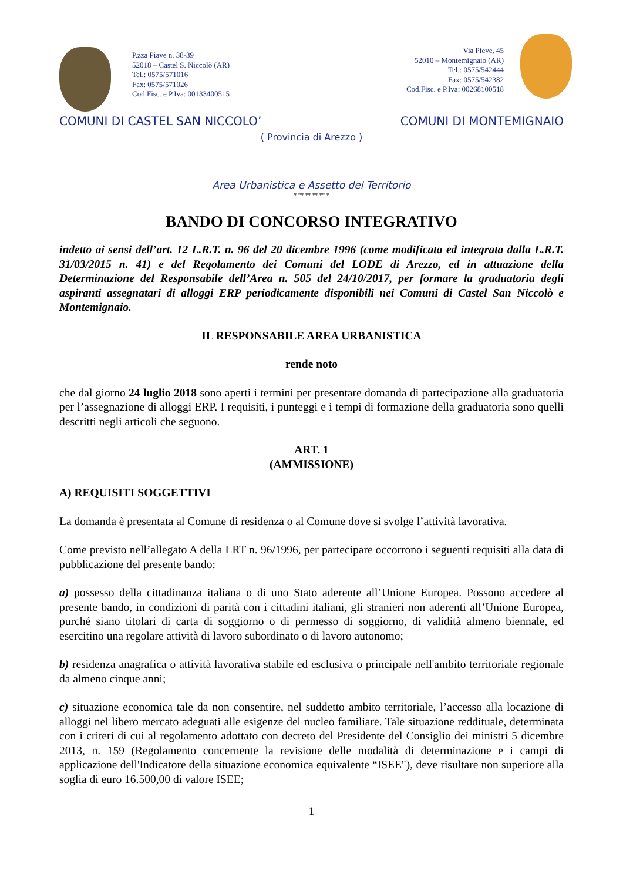P.zza Piave n. 38-39
52018 – Castel S. Niccolò (AR)
Tel.: 0575/571016
Fax: 0575/571026
Cod.Fisc. e P.Iva: 00133400515
Via Pieve, 45
52010 – Montemignaio (AR)
Tel.: 0575/542444
Fax: 0575/542382
Cod.Fisc. e P.Iva: 00268100518
COMUNI DI CASTEL SAN NICCOLO’ COMUNI DI MONTEMIGNAIO
( Provincia di Arezzo )
Area Urbanistica e Assetto del Territorio
**********
BANDO DI CONCORSO INTEGRATIVO
indetto ai sensi dell’art. 12 L.R.T. n. 96 del 20 dicembre 1996 (come modificata ed integrata dalla L.R.T. 31/03/2015 n. 41) e del Regolamento dei Comuni del LODE di Arezzo, ed in attuazione della Determinazione del Responsabile dell’Area n. 505 del 24/10/2017, per formare la graduatoria degli aspiranti assegnatari di alloggi ERP periodicamente disponibili nei Comuni di Castel San Niccolò e Montemignaio.
IL RESPONSABILE AREA URBANISTICA
rende noto
che dal giorno 24 luglio 2018 sono aperti i termini per presentare domanda di partecipazione alla graduatoria per l’assegnazione di alloggi ERP. I requisiti, i punteggi e i tempi di formazione della graduatoria sono quelli descritti negli articoli che seguono.
ART. 1
(AMMISSIONE)
A) REQUISITI SOGGETTIVI
La domanda è presentata al Comune di residenza o al Comune dove si svolge l’attività lavorativa.
Come previsto nell’allegato A della LRT n. 96/1996, per partecipare occorrono i seguenti requisiti alla data di pubblicazione del presente bando:
a) possesso della cittadinanza italiana o di uno Stato aderente all’Unione Europea. Possono accedere al presente bando, in condizioni di parità con i cittadini italiani, gli stranieri non aderenti all’Unione Europea, purché siano titolari di carta di soggiorno o di permesso di soggiorno, di validità almeno biennale, ed esercitino una regolare attività di lavoro subordinato o di lavoro autonomo;
b) residenza anagrafica o attività lavorativa stabile ed esclusiva o principale nell'ambito territoriale regionale da almeno cinque anni;
c) situazione economica tale da non consentire, nel suddetto ambito territoriale, l’accesso alla locazione di alloggi nel libero mercato adeguati alle esigenze del nucleo familiare. Tale situazione reddituale, determinata con i criteri di cui al regolamento adottato con decreto del Presidente del Consiglio dei ministri 5 dicembre 2013, n. 159 (Regolamento concernente la revisione delle modalità di determinazione e i campi di applicazione dell'Indicatore della situazione economica equivalente “ISEE"), deve risultare non superiore alla soglia di euro 16.500,00 di valore ISEE;
1